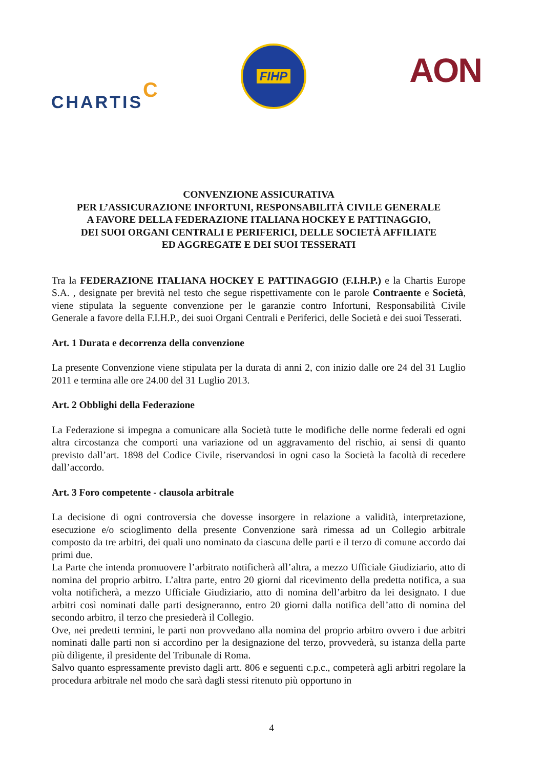CHARTISC
FIHP
AON
CONVENZIONE ASSICURATIVA
PER L’ASSICURAZIONE INFORTUNI, RESPONSABILITÀ CIVILE GENERALE
A FAVORE DELLA FEDERAZIONE ITALIANA HOCKEY E PATTINAGGIO,
DEI SUOI ORGANI CENTRALI E PERIFERICI, DELLE SOCIETÀ AFFILIATE
ED AGGREGATE E DEI SUOI TESSERATI
Tra la FEDERAZIONE ITALIANA HOCKEY E PATTINAGGIO (F.I.H.P.) e la Chartis Europe S.A. , designate per brevità nel testo che segue rispettivamente con le parole Contraente e Società, viene stipulata la seguente convenzione per le garanzie contro Infortuni, Responsabilità Civile Generale a favore della F.I.H.P., dei suoi Organi Centrali e Periferici, delle Società e dei suoi Tesserati.
Art. 1 Durata e decorrenza della convenzione
La presente Convenzione viene stipulata per la durata di anni 2, con inizio dalle ore 24 del 31 Luglio 2011 e termina alle ore 24.00 del 31 Luglio 2013.
Art. 2 Obblighi della Federazione
La Federazione si impegna a comunicare alla Società tutte le modifiche delle norme federali ed ogni altra circostanza che comporti una variazione od un aggravamento del rischio, ai sensi di quanto previsto dall’art. 1898 del Codice Civile, riservandosi in ogni caso la Società la facoltà di recedere dall’accordo.
Art. 3 Foro competente - clausola arbitrale
La decisione di ogni controversia che dovesse insorgere in relazione a validità, interpretazione, esecuzione e/o scioglimento della presente Convenzione sarà rimessa ad un Collegio arbitrale composto da tre arbitri, dei quali uno nominato da ciascuna delle parti e il terzo di comune accordo dai primi due.
La Parte che intenda promuovere l’arbitrato notificherà all’altra, a mezzo Ufficiale Giudiziario, atto di nomina del proprio arbitro. L’altra parte, entro 20 giorni dal ricevimento della predetta notifica, a sua volta notificherà, a mezzo Ufficiale Giudiziario, atto di nomina dell’arbitro da lei designato. I due arbitri così nominati dalle parti designeranno, entro 20 giorni dalla notifica dell’atto di nomina del secondo arbitro, il terzo che presiederà il Collegio.
Ove, nei predetti termini, le parti non provvedano alla nomina del proprio arbitro ovvero i due arbitri nominati dalle parti non si accordino per la designazione del terzo, provvederà, su istanza della parte più diligente, il presidente del Tribunale di Roma.
Salvo quanto espressamente previsto dagli artt. 806 e seguenti c.p.c., competerà agli arbitri regolare la procedura arbitrale nel modo che sarà dagli stessi ritenuto più opportuno in
4